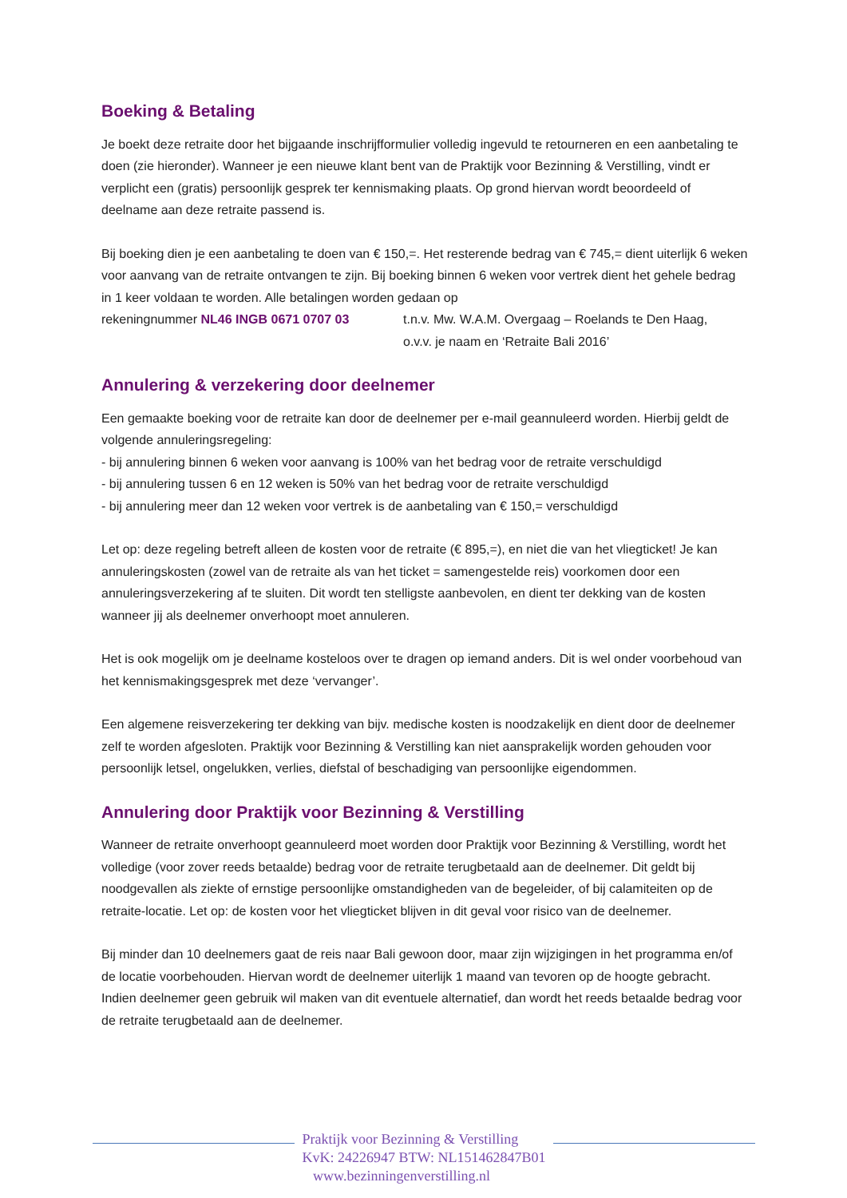Boeking & Betaling
Je boekt deze retraite door het bijgaande inschrijfformulier volledig ingevuld te retourneren en een aanbetaling te doen (zie hieronder). Wanneer je een nieuwe klant bent van de Praktijk voor Bezinning & Verstilling, vindt er verplicht een (gratis) persoonlijk gesprek ter kennismaking plaats. Op grond hiervan wordt beoordeeld of deelname aan deze retraite passend is.
Bij boeking dien je een aanbetaling te doen van € 150,=. Het resterende bedrag van € 745,= dient uiterlijk 6 weken voor aanvang van de retraite ontvangen te zijn. Bij boeking binnen 6 weken voor vertrek dient het gehele bedrag in 1 keer voldaan te worden. Alle betalingen worden gedaan op
rekeningnummer NL46 INGB 0671 0707 03 t.n.v. Mw. W.A.M. Overgaag – Roelands te Den Haag,
o.v.v. je naam en ‘Retraite Bali 2016’
Annulering & verzekering door deelnemer
Een gemaakte boeking voor de retraite kan door de deelnemer per e-mail geannuleerd worden. Hierbij geldt de volgende annuleringsregeling:
- bij annulering binnen 6 weken voor aanvang is 100% van het bedrag voor de retraite verschuldigd
- bij annulering tussen 6 en 12 weken is 50% van het bedrag voor de retraite verschuldigd
- bij annulering meer dan 12 weken voor vertrek is de aanbetaling van € 150,= verschuldigd
Let op: deze regeling betreft alleen de kosten voor de retraite (€ 895,=), en niet die van het vliegticket! Je kan annuleringskosten (zowel van de retraite als van het ticket = samengestelde reis) voorkomen door een annuleringsverzekering af te sluiten. Dit wordt ten stelligste aanbevolen, en dient ter dekking van de kosten wanneer jij als deelnemer onverhoopt moet annuleren.
Het is ook mogelijk om je deelname kosteloos over te dragen op iemand anders. Dit is wel onder voorbehoud van het kennismakingsgesprek met deze ‘vervanger’.
Een algemene reisverzekering ter dekking van bijv. medische kosten is noodzakelijk en dient door de deelnemer zelf te worden afgesloten. Praktijk voor Bezinning & Verstilling kan niet aansprakelijk worden gehouden voor persoonlijk letsel, ongelukken, verlies, diefstal of beschadiging van persoonlijke eigendommen.
Annulering door Praktijk voor Bezinning & Verstilling
Wanneer de retraite onverhoopt geannuleerd moet worden door Praktijk voor Bezinning & Verstilling, wordt het volledige (voor zover reeds betaalde) bedrag voor de retraite terugbetaald aan de deelnemer. Dit geldt bij noodgevallen als ziekte of ernstige persoonlijke omstandigheden van de begeleider, of bij calamiteiten op de retraite-locatie. Let op: de kosten voor het vliegticket blijven in dit geval voor risico van de deelnemer.
Bij minder dan 10 deelnemers gaat de reis naar Bali gewoon door, maar zijn wijzigingen in het programma en/of de locatie voorbehouden. Hiervan wordt de deelnemer uiterlijk 1 maand van tevoren op de hoogte gebracht. Indien deelnemer geen gebruik wil maken van dit eventuele alternatief, dan wordt het reeds betaalde bedrag voor de retraite terugbetaald aan de deelnemer.
Praktijk voor Bezinning & Verstilling
KvK: 24226947 BTW: NL151462847B01
www.bezinningenverstilling.nl